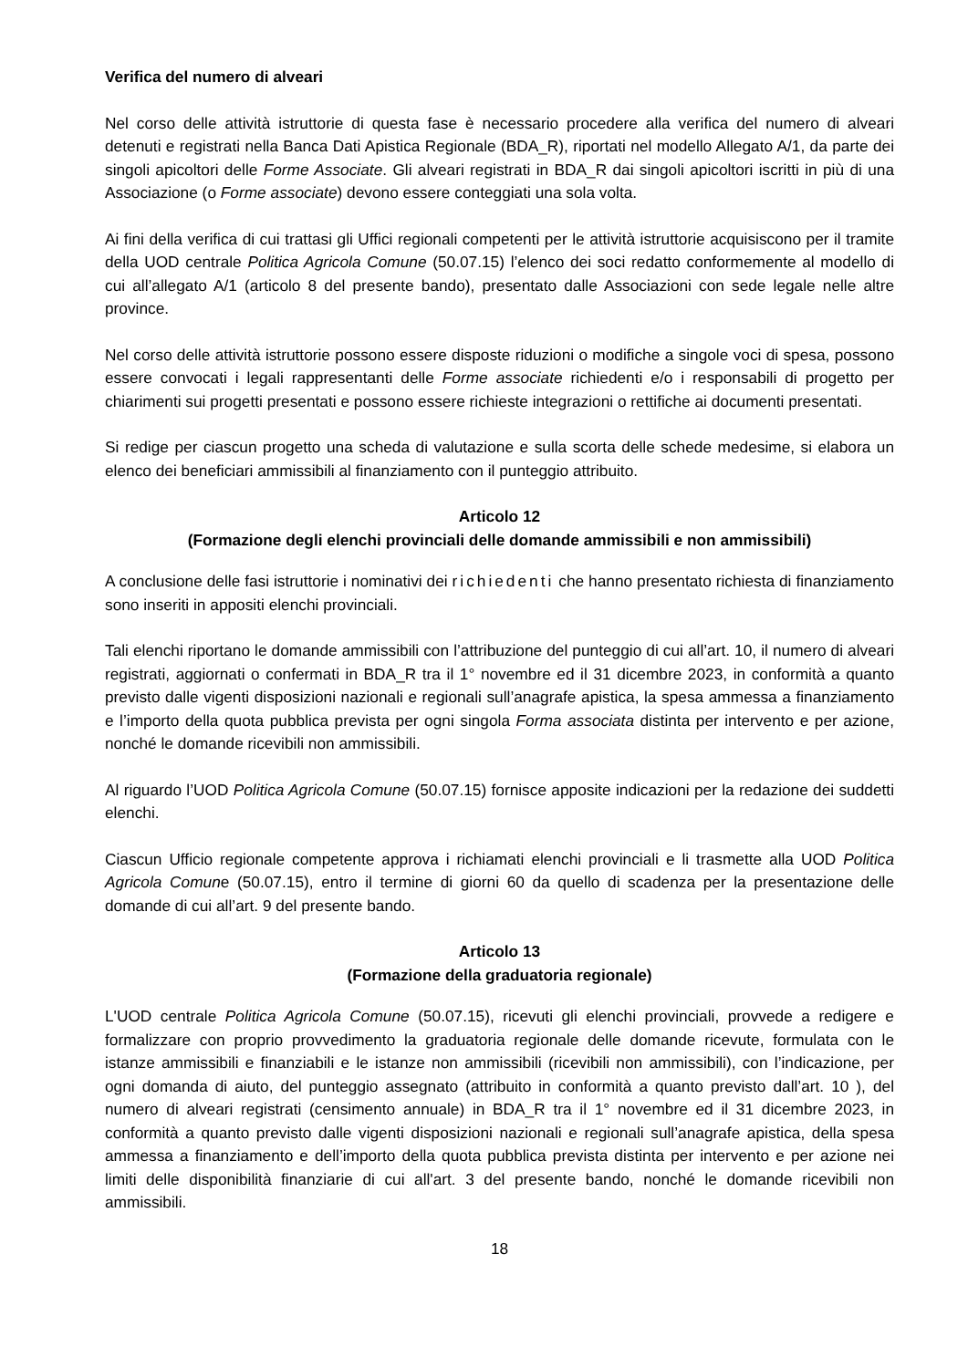Verifica del numero di alveari
Nel corso delle attività istruttorie di questa fase è necessario procedere alla verifica del numero di alveari detenuti e registrati nella Banca Dati Apistica Regionale (BDA_R), riportati nel modello Allegato A/1, da parte dei singoli apicoltori delle Forme Associate. Gli alveari registrati in BDA_R dai singoli apicoltori iscritti in più di una Associazione (o Forme associate) devono essere conteggiati una sola volta.
Ai fini della verifica di cui trattasi gli Uffici regionali competenti per le attività istruttorie acquisiscono per il tramite della UOD centrale Politica Agricola Comune (50.07.15) l’elenco dei soci redatto conformemente al modello di cui all’allegato A/1 (articolo 8 del presente bando), presentato dalle Associazioni con sede legale nelle altre province.
Nel corso delle attività istruttorie possono essere disposte riduzioni o modifiche a singole voci di spesa, possono essere convocati i legali rappresentanti delle Forme associate richiedenti e/o i responsabili di progetto per chiarimenti sui progetti presentati e possono essere richieste integrazioni o rettifiche ai documenti presentati.
Si redige per ciascun progetto una scheda di valutazione e sulla scorta delle schede medesime, si elabora un elenco dei beneficiari ammissibili al finanziamento con il punteggio attribuito.
Articolo 12
(Formazione degli elenchi provinciali delle domande ammissibili e non ammissibili)
A conclusione delle fasi istruttorie i nominativi dei richiedenti che hanno presentato richiesta di finanziamento sono inseriti in appositi elenchi provinciali.
Tali elenchi riportano le domande ammissibili con l’attribuzione del punteggio di cui all’art. 10, il numero di alveari registrati, aggiornati o confermati in BDA_R tra il 1° novembre ed il 31 dicembre 2023, in conformità a quanto previsto dalle vigenti disposizioni nazionali e regionali sull’anagrafe apistica, la spesa ammessa a finanziamento e l’importo della quota pubblica prevista per ogni singola Forma associata distinta per intervento e per azione, nonché le domande ricevibili non ammissibili.
Al riguardo l’UOD Politica Agricola Comune (50.07.15) fornisce apposite indicazioni per la redazione dei suddetti elenchi.
Ciascun Ufficio regionale competente approva i richiamati elenchi provinciali e li trasmette alla UOD Politica Agricola Comune (50.07.15), entro il termine di giorni 60 da quello di scadenza per la presentazione delle domande di cui all’art. 9 del presente bando.
Articolo 13
(Formazione della graduatoria regionale)
L'UOD centrale Politica Agricola Comune (50.07.15), ricevuti gli elenchi provinciali, provvede a redigere e formalizzare con proprio provvedimento la graduatoria regionale delle domande ricevute, formulata con le istanze ammissibili e finanziabili e le istanze non ammissibili (ricevibili non ammissibili), con l’indicazione, per ogni domanda di aiuto, del punteggio assegnato (attribuito in conformità a quanto previsto dall’art. 10 ), del numero di alveari registrati (censimento annuale) in BDA_R tra il 1° novembre ed il 31 dicembre 2023, in conformità a quanto previsto dalle vigenti disposizioni nazionali e regionali sull’anagrafe apistica, della spesa ammessa a finanziamento e dell’importo della quota pubblica prevista distinta per intervento e per azione nei limiti delle disponibilità finanziarie di cui all'art. 3 del presente bando, nonché le domande ricevibili non ammissibili.
18